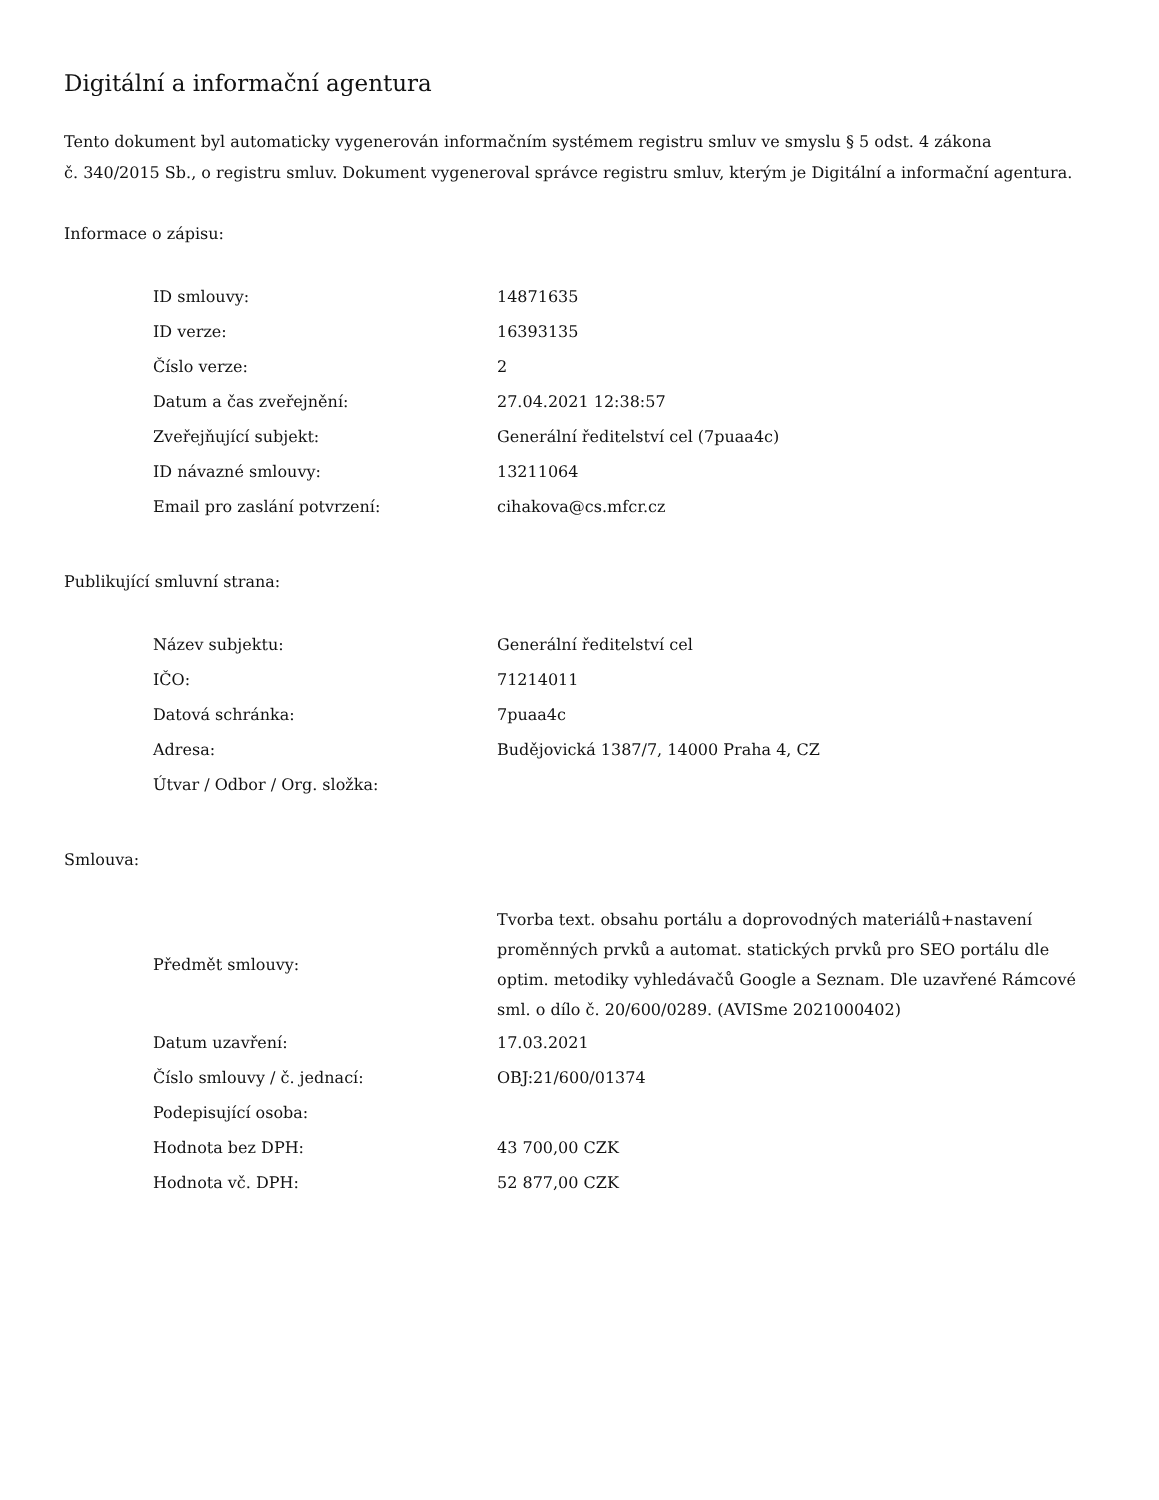Digitální a informační agentura
Tento dokument byl automaticky vygenerován informačním systémem registru smluv ve smyslu § 5 odst. 4 zákona
č. 340/2015 Sb., o registru smluv. Dokument vygeneroval správce registru smluv, kterým je Digitální a informační agentura.
Informace o zápisu:
| ID smlouvy: | 14871635 |
| ID verze: | 16393135 |
| Číslo verze: | 2 |
| Datum a čas zveřejnění: | 27.04.2021 12:38:57 |
| Zveřejňující subjekt: | Generální ředitelství cel (7puaa4c) |
| ID návazné smlouvy: | 13211064 |
| Email pro zaslání potvrzení: | cihakova@cs.mfcr.cz |
Publikující smluvní strana:
| Název subjektu: | Generální ředitelství cel |
| IČO: | 71214011 |
| Datová schránka: | 7puaa4c |
| Adresa: | Budějovická 1387/7, 14000 Praha 4, CZ |
| Útvar / Odbor / Org. složka: | |
Smlouva:
| Předmět smlouvy: | Tvorba text. obsahu portálu a doprovodných materiálů+nastavení proměnných prvků a automat. statických prvků pro SEO portálu dle optim. metodiky vyhledávačů Google a Seznam. Dle uzavřené Rámcové sml. o dílo č. 20/600/0289. (AVISme 2021000402) |
| Datum uzavření: | 17.03.2021 |
| Číslo smlouvy / č. jednací: | OBJ:21/600/01374 |
| Podepisující osoba: | |
| Hodnota bez DPH: | 43 700,00 CZK |
| Hodnota vč. DPH: | 52 877,00 CZK |